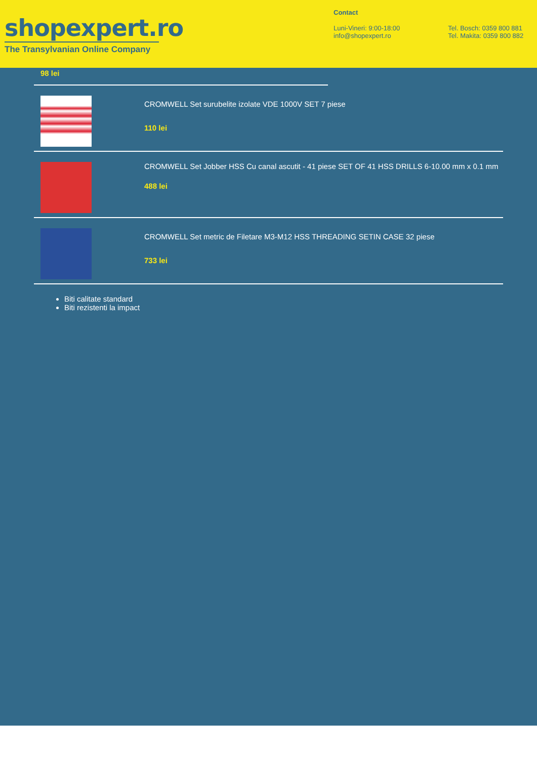shopexpert.ro
The Transylvanian Online Company
Contact
Luni-Vineri: 9:00-18:00
info@shopexpert.ro
Tel. Bosch: 0359 800 881
Tel. Makita: 0359 800 882
98 lei
CROMWELL Set surubelite izolate VDE 1000V SET 7 piese
110 lei
CROMWELL Set Jobber HSS Cu canal ascutit - 41 piese SET OF 41 HSS DRILLS 6-10.00 mm x 0.1 mm
488 lei
CROMWELL Set metric de Filetare M3-M12 HSS THREADING SETIN CASE 32 piese
733 lei
Biti calitate standard
Biti rezistenti la impact